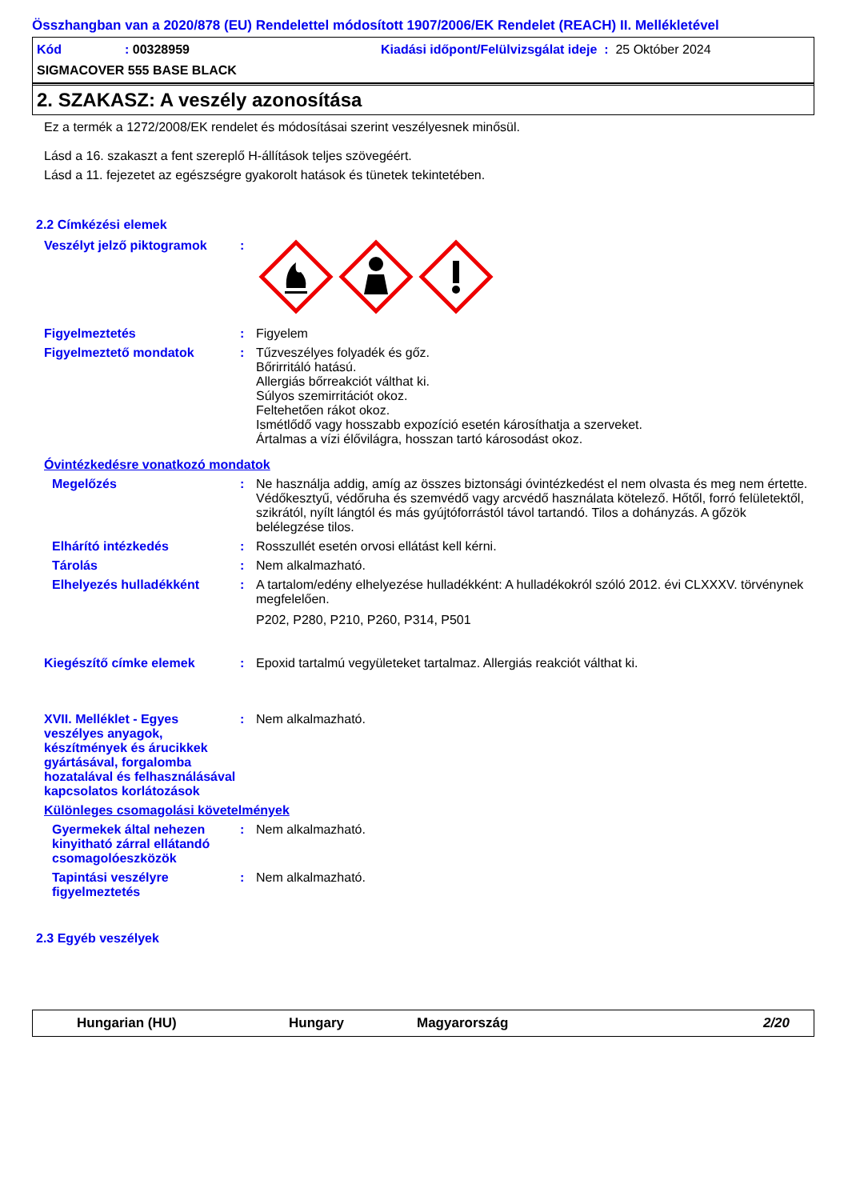Összhangban van a 2020/878 (EU) Rendelettel módosított 1907/2006/EK Rendelet (REACH) II. Mellékletével
Kód: 00328959 Kiadási időpont/Felülvizsgálat ideje : 25 Október 2024
SIGMACOVER 555 BASE BLACK
2. SZAKASZ: A veszély azonosítása
Ez a termék a 1272/2008/EK rendelet és módosításai szerint veszélyesnek minősül.
Lásd a 16. szakaszt a fent szereplő H-állítások teljes szövegéért.
Lásd a 11. fejezetet az egészségre gyakorolt hatások és tünetek tekintetében.
2.2 Címkézési elemek
Veszélyt jelző piktogramok:
Figyelmeztetés: Figyelem
Figyelmeztető mondatok: Tűzveszélyes folyadék és gőz.
Bőrirritáló hatású.
Allergiás bőrreakciót válthat ki.
Súlyos szemirritációt okoz.
Feltehetően rákot okoz.
Ismétlődő vagy hosszabb expozíció esetén károsíthatja a szerveket.
Ártalmas a vízi élővilágra, hosszan tartó károsodást okoz.
Óvintézkedésre vonatkozó mondatok
Megelőzés: Ne használja addig, amíg az összes biztonsági óvintézkedést el nem olvasta és meg nem értette. Védőkesztyű, védőruha és szemvédő vagy arcvédő használata kötelező. Hőtől, forró felületektől, szikrától, nyílt lángtól és más gyújtóforrástól távol tartandó. Tilos a dohányzás. A gőzök belélegzése tilos.
Elhárító intézkedés: Rosszullét esetén orvosi ellátást kell kérni.
Tárolás: Nem alkalmazható.
Elhelyezés hulladékként: A tartalom/edény elhelyezése hulladékként: A hulladékokról szóló 2012. évi CLXXXV. törvénynek megfelelően.
P202, P280, P210, P260, P314, P501
Kiegészítő címke elemek: Epoxid tartalmú vegyületeket tartalmaz. Allergiás reakciót válthat ki.
XVII. Melléklet - Egyes veszélyes anyagok, készítmények és árucikkek gyártásával, forgalomba hozatalával és felhasználásával kapcsolatos korlátozások: Nem alkalmazható.
Különleges csomagolási követelmények
Gyermekek által nehezen kinyitható zárral ellátandó csomagolóeszközök: Nem alkalmazható.
Tapintási veszélyre figyelmeztetés: Nem alkalmazható.
2.3 Egyéb veszélyek
Hungarian (HU) Hungary Magyarország 2/20